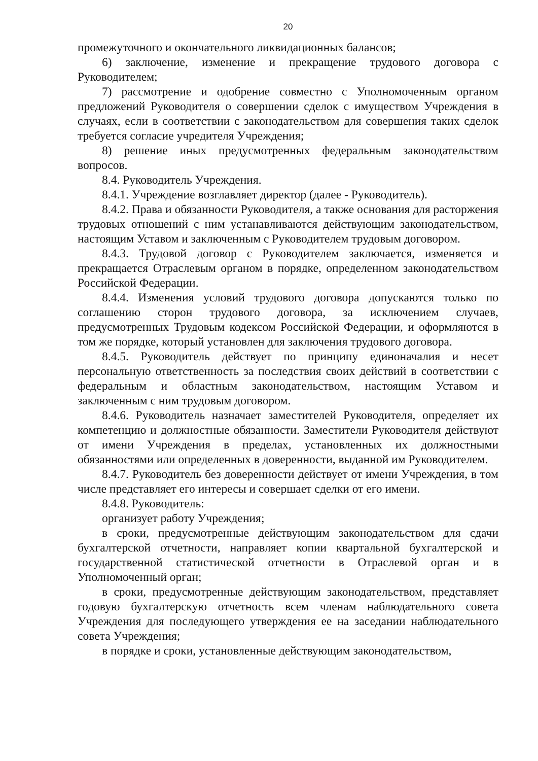20
промежуточного и окончательного ликвидационных балансов;
6) заключение, изменение и прекращение трудового договора с Руководителем;
7) рассмотрение и одобрение совместно с Уполномоченным органом предложений Руководителя о совершении сделок с имуществом Учреждения в случаях, если в соответствии с законодательством для совершения таких сделок требуется согласие учредителя Учреждения;
8) решение иных предусмотренных федеральным законодательством вопросов.
8.4. Руководитель Учреждения.
8.4.1. Учреждение возглавляет директор (далее - Руководитель).
8.4.2. Права и обязанности Руководителя, а также основания для расторжения трудовых отношений с ним устанавливаются действующим законодательством, настоящим Уставом и заключенным с Руководителем трудовым договором.
8.4.3. Трудовой договор с Руководителем заключается, изменяется и прекращается Отраслевым органом в порядке, определенном законодательством Российской Федерации.
8.4.4. Изменения условий трудового договора допускаются только по соглашению сторон трудового договора, за исключением случаев, предусмотренных Трудовым кодексом Российской Федерации, и оформляются в том же порядке, который установлен для заключения трудового договора.
8.4.5. Руководитель действует по принципу единоначалия и несет персональную ответственность за последствия своих действий в соответствии с федеральным и областным законодательством, настоящим Уставом и заключенным с ним трудовым договором.
8.4.6. Руководитель назначает заместителей Руководителя, определяет их компетенцию и должностные обязанности. Заместители Руководителя действуют от имени Учреждения в пределах, установленных их должностными обязанностями или определенных в доверенности, выданной им Руководителем.
8.4.7. Руководитель без доверенности действует от имени Учреждения, в том числе представляет его интересы и совершает сделки от его имени.
8.4.8. Руководитель:
организует работу Учреждения;
в сроки, предусмотренные действующим законодательством для сдачи бухгалтерской отчетности, направляет копии квартальной бухгалтерской и государственной статистической отчетности в Отраслевой орган и в Уполномоченный орган;
в сроки, предусмотренные действующим законодательством, представляет годовую бухгалтерскую отчетность всем членам наблюдательного совета Учреждения для последующего утверждения ее на заседании наблюдательного совета Учреждения;
в порядке и сроки, установленные действующим законодательством,